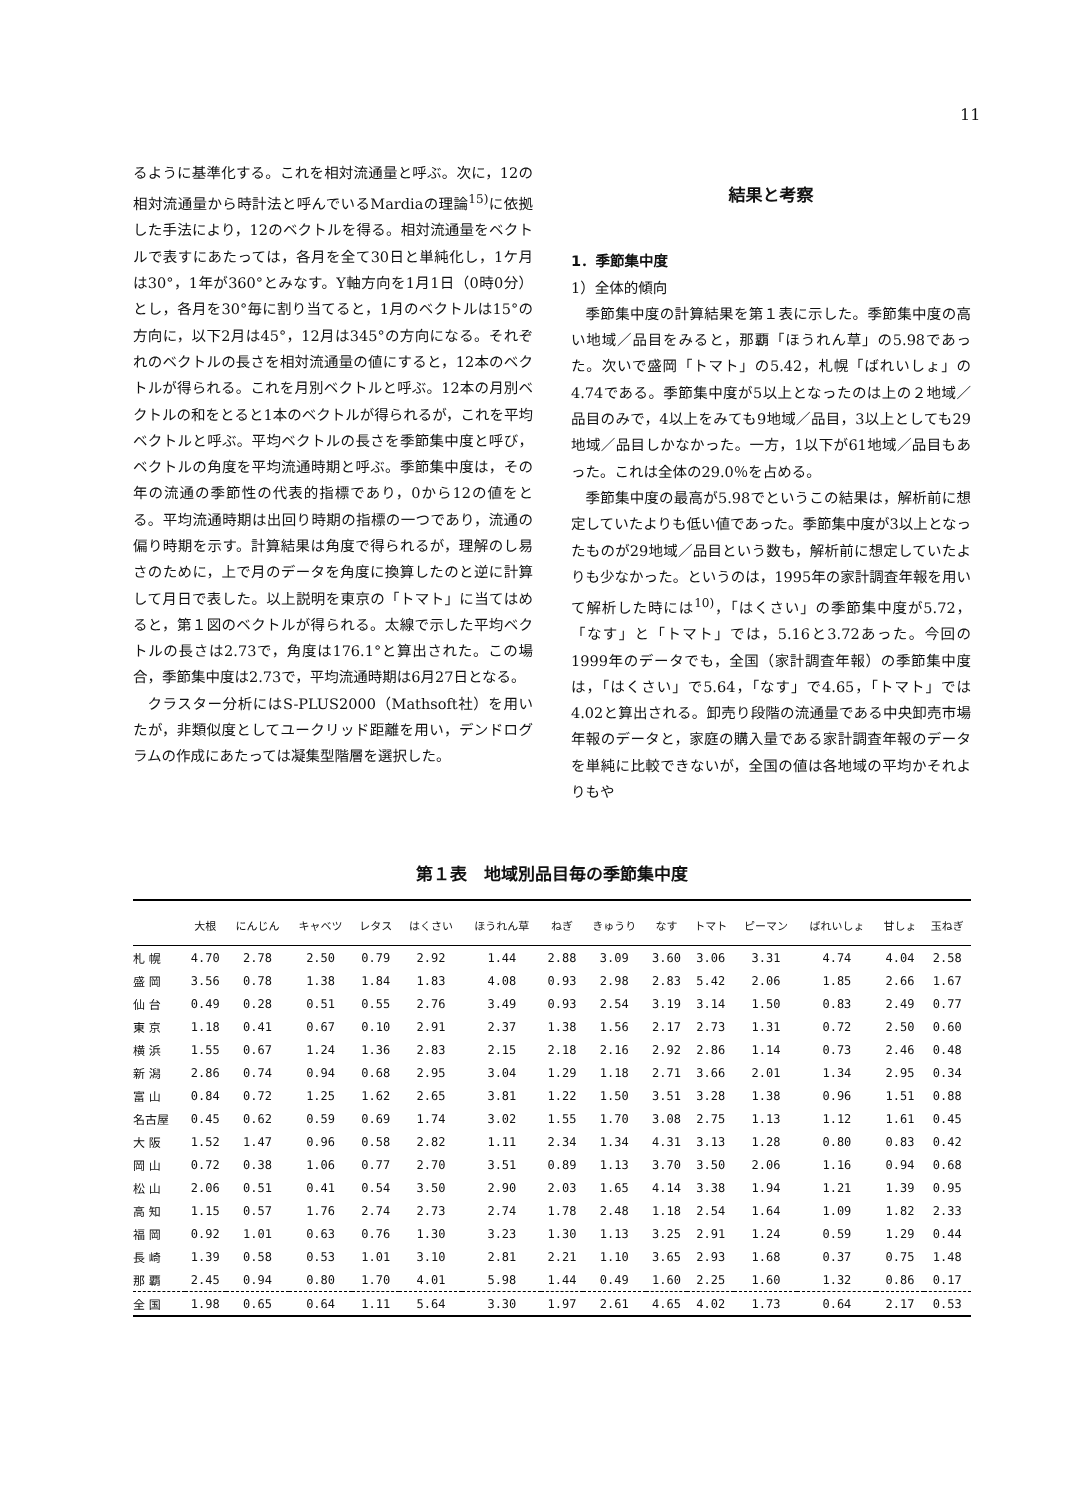11
るように基準化する。これを相対流通量と呼ぶ。次に，12の相対流通量から時計法と呼んでいるMardiaの理論<sup>15)</sup>に依拠した手法により，12のベクトルを得る。相対流通量をベクトルで表すにあたっては，各月を全て30日と単純化し，1ケ月は30°，1年が360°とみなす。Y軸方向を1月1日（0時0分）とし，各月を30°毎に割り当てると，1月のベクトルは15°の方向に，以下2月は45°，12月は345°の方向になる。それぞれのベクトルの長さを相対流通量の値にすると，12本のベクトルが得られる。これを月別ベクトルと呼ぶ。12本の月別ベクトルの和をとると1本のベクトルが得られるが，これを平均ベクトルと呼ぶ。平均ベクトルの長さを季節集中度と呼び，ベクトルの角度を平均流通時期と呼ぶ。季節集中度は，その年の流通の季節性の代表的指標であり，0から12の値をとる。平均流通時期は出回り時期の指標の一つであり，流通の偏り時期を示す。計算結果は角度で得られるが，理解のし易さのために，上で月のデータを角度に換算したのと逆に計算して月日で表した。以上説明を東京の「トマト」に当てはめると，第１図のベクトルが得られる。太線で示した平均ベクトルの長さは2.73で，角度は176.1°と算出された。この場合，季節集中度は2.73で，平均流通時期は6月27日となる。
クラスター分析にはS-PLUS2000（Mathsoft社）を用いたが，非類似度としてユークリッド距離を用い，デンドログラムの作成にあたっては凝集型階層を選択した。
結果と考察
1．季節集中度
1）全体的傾向
季節集中度の計算結果を第１表に示した。季節集中度の高い地域／品目をみると，那覇「ほうれん草」の5.98であった。次いで盛岡「トマト」の5.42，札幌「ばれいしょ」の4.74である。季節集中度が5以上となったのは上の２地域／品目のみで，4以上をみても9地域／品目，3以上としても29地域／品目しかなかった。一方，1以下が61地域／品目もあった。これは全体の29.0％を占める。
季節集中度の最高が5.98でというこの結果は，解析前に想定していたよりも低い値であった。季節集中度が3以上となったものが29地域／品目という数も，解析前に想定していたよりも少なかった。というのは，1995年の家計調査年報を用いて解析した時には<sup>10)</sup>，「はくさい」の季節集中度が5.72，「なす」と「トマト」では，5.16と3.72あった。今回の1999年のデータでも，全国（家計調査年報）の季節集中度は，「はくさい」で5.64，「なす」で4.65，「トマト」では4.02と算出される。卸売り段階の流通量である中央卸売市場年報のデータと，家庭の購入量である家計調査年報のデータを単純に比較できないが，全国の値は各地域の平均かそれよりもや
第１表　地域別品目毎の季節集中度
| | 大根 | にんじん | キャベツ | レタス | はくさい | ほうれん草 | ねぎ | きゅうり | なす | トマト | ピーマン | ばれいしょ | 甘しょ | 玉ねぎ |
| --- | --- | --- | --- | --- | --- | --- | --- | --- | --- | --- | --- | --- | --- | --- |
| 札 幌 | 4.70 | 2.78 | 2.50 | 0.79 | 2.92 | 1.44 | 2.88 | 3.09 | 3.60 | 3.06 | 3.31 | 4.74 | 4.04 | 2.58 |
| 盛 岡 | 3.56 | 0.78 | 1.38 | 1.84 | 1.83 | 4.08 | 0.93 | 2.98 | 2.83 | 5.42 | 2.06 | 1.85 | 2.66 | 1.67 |
| 仙 台 | 0.49 | 0.28 | 0.51 | 0.55 | 2.76 | 3.49 | 0.93 | 2.54 | 3.19 | 3.14 | 1.50 | 0.83 | 2.49 | 0.77 |
| 東 京 | 1.18 | 0.41 | 0.67 | 0.10 | 2.91 | 2.37 | 1.38 | 1.56 | 2.17 | 2.73 | 1.31 | 0.72 | 2.50 | 0.60 |
| 横 浜 | 1.55 | 0.67 | 1.24 | 1.36 | 2.83 | 2.15 | 2.18 | 2.16 | 2.92 | 2.86 | 1.14 | 0.73 | 2.46 | 0.48 |
| 新 潟 | 2.86 | 0.74 | 0.94 | 0.68 | 2.95 | 3.04 | 1.29 | 1.18 | 2.71 | 3.66 | 2.01 | 1.34 | 2.95 | 0.34 |
| 富 山 | 0.84 | 0.72 | 1.25 | 1.62 | 2.65 | 3.81 | 1.22 | 1.50 | 3.51 | 3.28 | 1.38 | 0.96 | 1.51 | 0.88 |
| 名古屋 | 0.45 | 0.62 | 0.59 | 0.69 | 1.74 | 3.02 | 1.55 | 1.70 | 3.08 | 2.75 | 1.13 | 1.12 | 1.61 | 0.45 |
| 大 阪 | 1.52 | 1.47 | 0.96 | 0.58 | 2.82 | 1.11 | 2.34 | 1.34 | 4.31 | 3.13 | 1.28 | 0.80 | 0.83 | 0.42 |
| 岡 山 | 0.72 | 0.38 | 1.06 | 0.77 | 2.70 | 3.51 | 0.89 | 1.13 | 3.70 | 3.50 | 2.06 | 1.16 | 0.94 | 0.68 |
| 松 山 | 2.06 | 0.51 | 0.41 | 0.54 | 3.50 | 2.90 | 2.03 | 1.65 | 4.14 | 3.38 | 1.94 | 1.21 | 1.39 | 0.95 |
| 高 知 | 1.15 | 0.57 | 1.76 | 2.74 | 2.73 | 2.74 | 1.78 | 2.48 | 1.18 | 2.54 | 1.64 | 1.09 | 1.82 | 2.33 |
| 福 岡 | 0.92 | 1.01 | 0.63 | 0.76 | 1.30 | 3.23 | 1.30 | 1.13 | 3.25 | 2.91 | 1.24 | 0.59 | 1.29 | 0.44 |
| 長 崎 | 1.39 | 0.58 | 0.53 | 1.01 | 3.10 | 2.81 | 2.21 | 1.10 | 3.65 | 2.93 | 1.68 | 0.37 | 0.75 | 1.48 |
| 那 覇 | 2.45 | 0.94 | 0.80 | 1.70 | 4.01 | 5.98 | 1.44 | 0.49 | 1.60 | 2.25 | 1.60 | 1.32 | 0.86 | 0.17 |
| 全 国 | 1.98 | 0.65 | 0.64 | 1.11 | 5.64 | 3.30 | 1.97 | 2.61 | 4.65 | 4.02 | 1.73 | 0.64 | 2.17 | 0.53 |